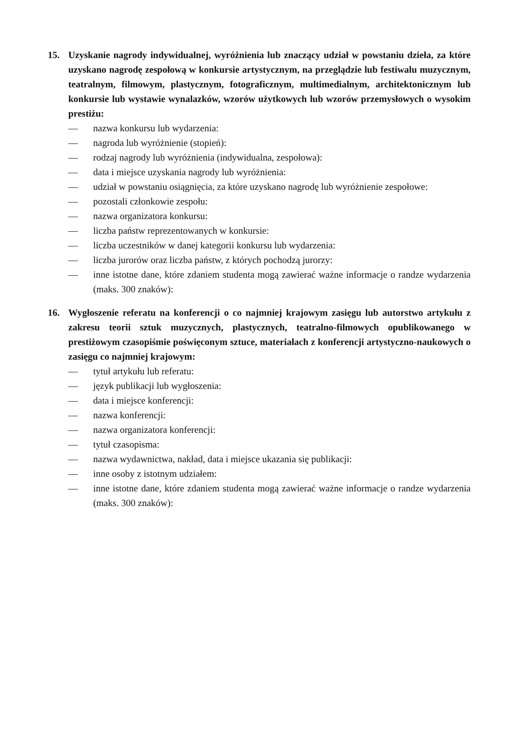15. Uzyskanie nagrody indywidualnej, wyróżnienia lub znaczący udział w powstaniu dzieła, za które uzyskano nagrodę zespołową w konkursie artystycznym, na przeglądzie lub festiwalu muzycznym, teatralnym, filmowym, plastycznym, fotograficznym, multimedialnym, architektonicznym lub konkursie lub wystawie wynalazków, wzorów użytkowych lub wzorów przemysłowych o wysokim prestiżu:
— nazwa konkursu lub wydarzenia:
— nagroda lub wyróżnienie (stopień):
— rodzaj nagrody lub wyróżnienia (indywidualna, zespołowa):
— data i miejsce uzyskania nagrody lub wyróżnienia:
— udział w powstaniu osiągnięcia, za które uzyskano nagrodę lub wyróżnienie zespołowe:
— pozostali członkowie zespołu:
— nazwa organizatora konkursu:
— liczba państw reprezentowanych w konkursie:
— liczba uczestników w danej kategorii konkursu lub wydarzenia:
— liczba jurorów oraz liczba państw, z których pochodzą jurorzy:
— inne istotne dane, które zdaniem studenta mogą zawierać ważne informacje o randze wydarzenia (maks. 300 znaków):
16. Wygłoszenie referatu na konferencji o co najmniej krajowym zasięgu lub autorstwo artykułu z zakresu teorii sztuk muzycznych, plastycznych, teatralno-filmowych opublikowanego w prestiżowym czasopiśmie poświęconym sztuce, materiałach z konferencji artystyczno-naukowych o zasięgu co najmniej krajowym:
— tytuł artykułu lub referatu:
— język publikacji lub wygłoszenia:
— data i miejsce konferencji:
— nazwa konferencji:
— nazwa organizatora konferencji:
— tytuł czasopisma:
— nazwa wydawnictwa, nakład, data i miejsce ukazania się publikacji:
— inne osoby z istotnym udziałem:
— inne istotne dane, które zdaniem studenta mogą zawierać ważne informacje o randze wydarzenia (maks. 300 znaków):